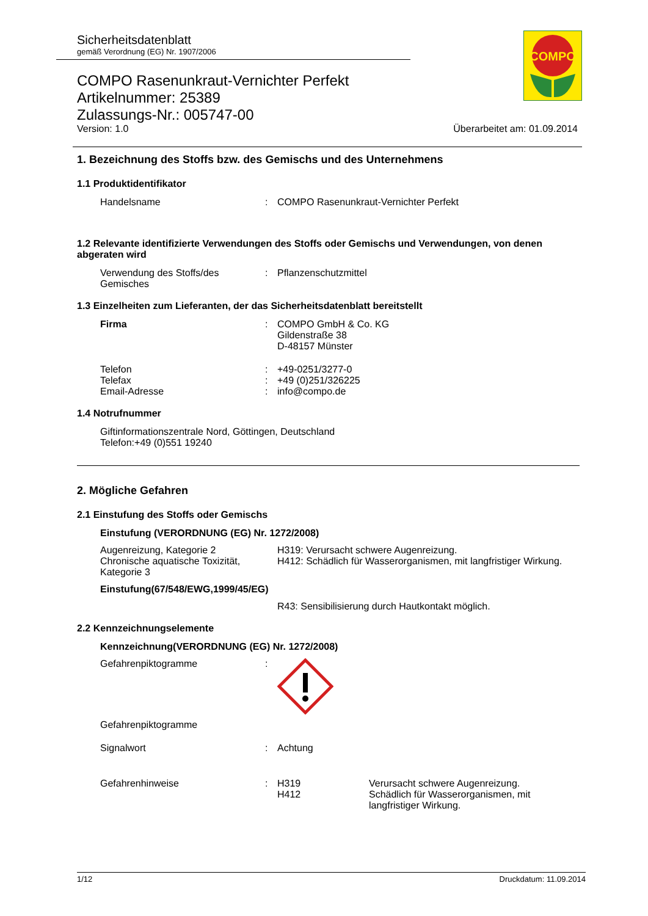Sicherheitsdatenblatt
gemäß Verordnung (EG) Nr. 1907/2006
COMPO
COMPO Rasenunkraut-Vernichter Perfekt
Artikelnummer: 25389
Zulassungs-Nr.: 005747-00
Version: 1.0 Überarbeitet am: 01.09.2014
1. Bezeichnung des Stoffs bzw. des Gemischs und des Unternehmens
1.1 Produktidentifikator
Handelsname : COMPO Rasenunkraut-Vernichter Perfekt
1.2 Relevante identifizierte Verwendungen des Stoffs oder Gemischs und Verwendungen, von denen abgeraten wird
Verwendung des Stoffs/des Gemisches
: Pflanzenschutzmittel
1.3 Einzelheiten zum Lieferanten, der das Sicherheitsdatenblatt bereitstellt
Firma : COMPO GmbH & Co. KG
Gildenstraße 38
D-48157 Münster
Telefon
Telefax
Email-Adresse
:
:
:
+49-0251/3277-0
+49 (0)251/326225
info@compo.de
1.4 Notrufnummer
Giftinformationszentrale Nord, Göttingen, Deutschland
Telefon:+49 (0)551 19240
2. Mögliche Gefahren
2.1 Einstufung des Stoffs oder Gemischs
Einstufung (VERORDNUNG (EG) Nr. 1272/2008)
Augenreizung, Kategorie 2
Chronische aquatische Toxizität, Kategorie 3
H319: Verursacht schwere Augenreizung.
H412: Schädlich für Wasserorganismen, mit langfristiger Wirkung.
Einstufung(67/548/EWG,1999/45/EG)
R43: Sensibilisierung durch Hautkontakt möglich.
2.2 Kennzeichnungselemente
Kennzeichnung(VERORDNUNG (EG) Nr. 1272/2008)
Gefahrenpiktogramme :
Gefahrenpiktogramme
Signalwort : Achtung
Gefahrenhinweise : H319
H412
Verursacht schwere Augenreizung.
Schädlich für Wasserorganismen, mit langfristiger Wirkung.
1/12 Druckdatum: 11.09.2014